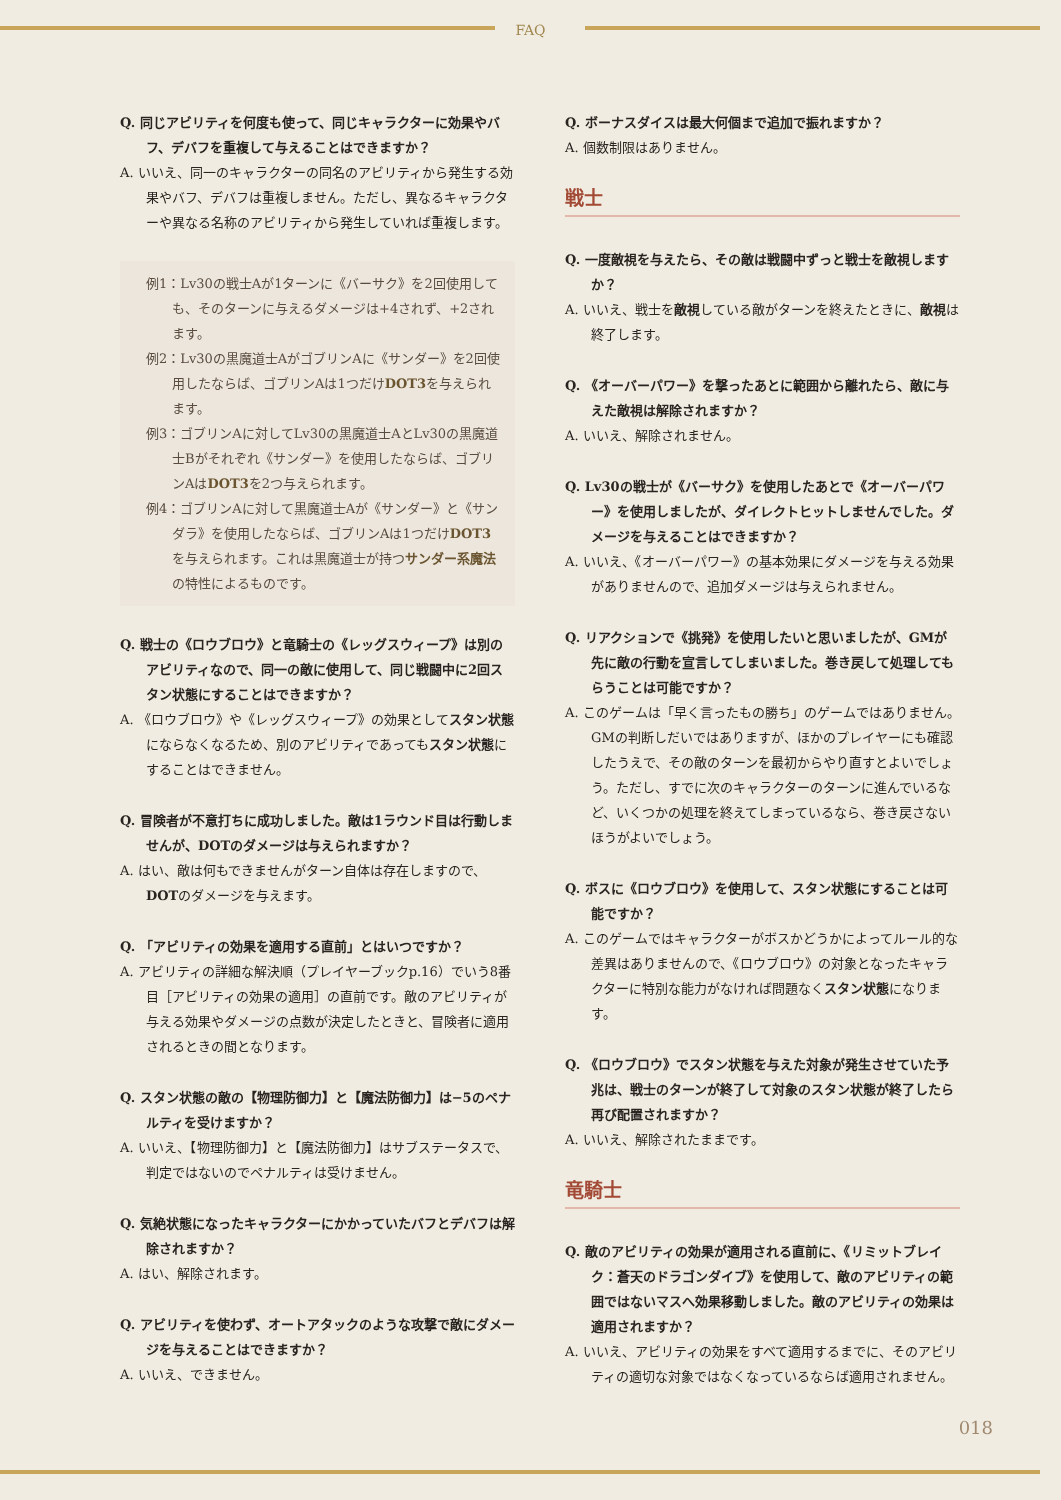FAQ
Q. 同じアビリティを何度も使って、同じキャラクターに効果やバフ、デバフを重複して与えることはできますか？
A. いいえ、同一のキャラクターの同名のアビリティから発生する効果やバフ、デバフは重複しません。ただし、異なるキャラクターや異なる名称のアビリティから発生していれば重複します。
例1：Lv30の戦士Aが1ターンに《バーサク》を2回使用しても、そのターンに与えるダメージは+4されず、+2されます。
例2：Lv30の黒魔道士AがゴブリンAに《サンダー》を2回使用したならば、ゴブリンAは1つだけDOT3を与えられます。
例3：ゴブリンAに対してLv30の黒魔道士AとLv30の黒魔道士Bがそれぞれ《サンダー》を使用したならば、ゴブリンAはDOT3を2つ与えられます。
例4：ゴブリンAに対して黒魔道士Aが《サンダー》と《サンダラ》を使用したならば、ゴブリンAは1つだけDOT3を与えられます。これは黒魔道士が持つサンダー系魔法の特性によるものです。
Q. 戦士の《ロウブロウ》と竜騎士の《レッグスウィープ》は別のアビリティなので、同一の敵に使用して、同じ戦闘中に2回スタン状態にすることはできますか？
A. 《ロウブロウ》や《レッグスウィープ》の効果としてスタン状態にならなくなるため、別のアビリティであってもスタン状態にすることはできません。
Q. 冒険者が不意打ちに成功しました。敵は1ラウンド目は行動しませんが、DOTのダメージは与えられますか？
A. はい、敵は何もできませんがターン自体は存在しますので、DOTのダメージを与えます。
Q. 「アビリティの効果を適用する直前」とはいつですか？
A. アビリティの詳細な解決順（プレイヤーブックp.16）でいう8番目［アビリティの効果の適用］の直前です。敵のアビリティが与える効果やダメージの点数が決定したときと、冒険者に適用されるときの間となります。
Q. スタン状態の敵の【物理防御力】と【魔法防御力】は−5のペナルティを受けますか？
A. いいえ、【物理防御力】と【魔法防御力】はサブステータスで、判定ではないのでペナルティは受けません。
Q. 気絶状態になったキャラクターにかかっていたバフとデバフは解除されますか？
A. はい、解除されます。
Q. アビリティを使わず、オートアタックのような攻撃で敵にダメージを与えることはできますか？
A. いいえ、できません。
Q. ボーナスダイスは最大何個まで追加で振れますか？
A. 個数制限はありません。
戦士
Q. 一度敵視を与えたら、その敵は戦闘中ずっと戦士を敵視しますか？
A. いいえ、戦士を敵視している敵がターンを終えたときに、敵視は終了します。
Q. 《オーバーパワー》を撃ったあとに範囲から離れたら、敵に与えた敵視は解除されますか？
A. いいえ、解除されません。
Q. Lv30の戦士が《バーサク》を使用したあとで《オーバーパワー》を使用しましたが、ダイレクトヒットしませんでした。ダメージを与えることはできますか？
A. いいえ、《オーバーパワー》の基本効果にダメージを与える効果がありませんので、追加ダメージは与えられません。
Q. リアクションで《挑発》を使用したいと思いましたが、GMが先に敵の行動を宣言してしまいました。巻き戻して処理してもらうことは可能ですか？
A. このゲームは「早く言ったもの勝ち」のゲームではありません。GMの判断しだいではありますが、ほかのプレイヤーにも確認したうえで、その敵のターンを最初からやり直すとよいでしょう。ただし、すでに次のキャラクターのターンに進んでいるなど、いくつかの処理を終えてしまっているなら、巻き戻さないほうがよいでしょう。
Q. ボスに《ロウブロウ》を使用して、スタン状態にすることは可能ですか？
A. このゲームではキャラクターがボスかどうかによってルール的な差異はありませんので、《ロウブロウ》の対象となったキャラクターに特別な能力がなければ問題なくスタン状態になります。
Q. 《ロウブロウ》でスタン状態を与えた対象が発生させていた予兆は、戦士のターンが終了して対象のスタン状態が終了したら再び配置されますか？
A. いいえ、解除されたままです。
竜騎士
Q. 敵のアビリティの効果が適用される直前に、《リミットブレイク：蒼天のドラゴンダイブ》を使用して、敵のアビリティの範囲ではないマスへ効果移動しました。敵のアビリティの効果は適用されますか？
A. いいえ、アビリティの効果をすべて適用するまでに、そのアビリティの適切な対象ではなくなっているならば適用されません。
018